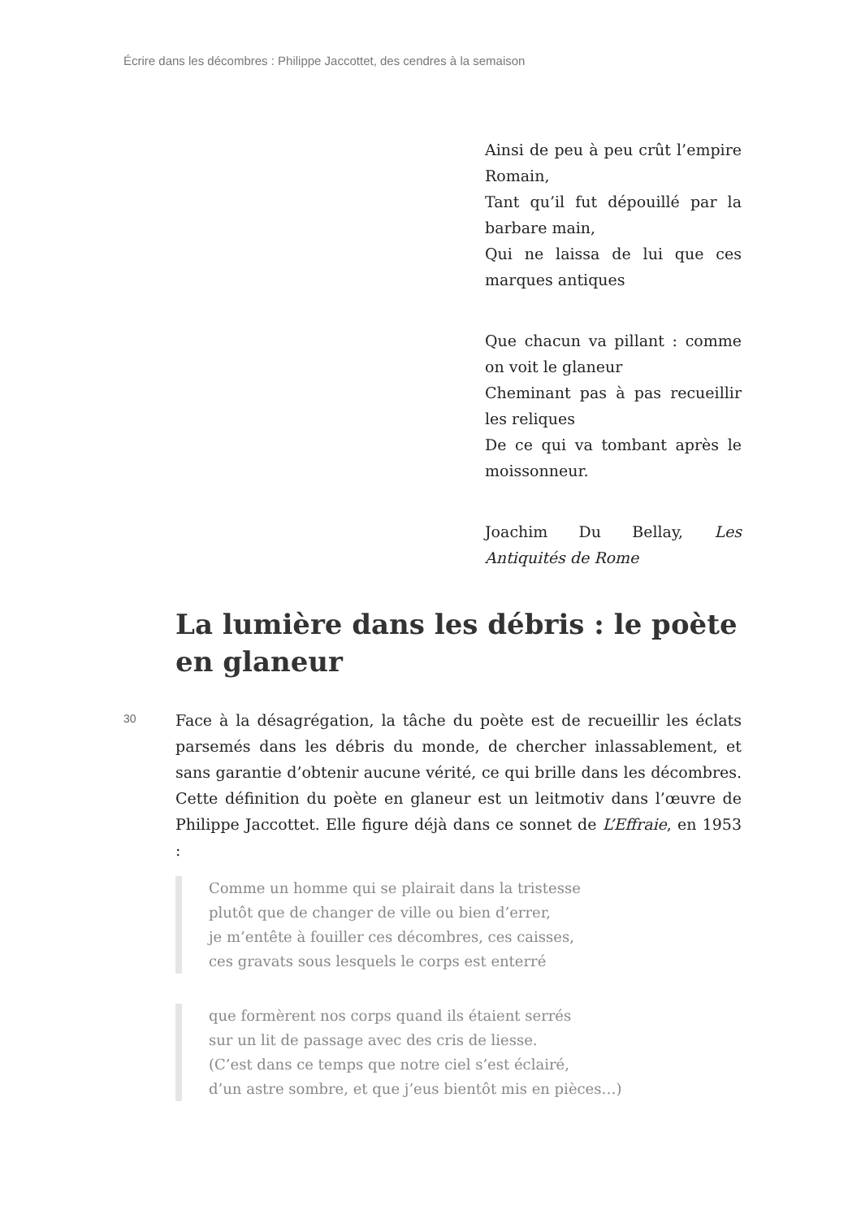Écrire dans les décombres : Philippe Jaccottet, des cendres à la semaison
Ainsi de peu à peu crût l’empire Romain,
Tant qu’il fut dépouillé par la barbare main,
Qui ne laissa de lui que ces marques antiques
Que chacun va pillant : comme on voit le glaneur
Cheminant pas à pas recueillir les reliques
De ce qui va tombant après le moissonneur.
Joachim Du Bellay, Les Antiquités de Rome
La lumière dans les débris : le poète en glaneur
30
Face à la désagrégation, la tâche du poète est de recueillir les éclats parsemés dans les débris du monde, de chercher inlassablement, et sans garantie d’obtenir aucune vérité, ce qui brille dans les décombres. Cette définition du poète en glaneur est un leitmotiv dans l’œuvre de Philippe Jaccottet. Elle figure déjà dans ce sonnet de L’Effraie, en 1953 :
Comme un homme qui se plairait dans la tristesse
plutôt que de changer de ville ou bien d’errer,
je m’entête à fouiller ces décombres, ces caisses,
ces gravats sous lesquels le corps est enterré
que formèrent nos corps quand ils étaient serrés
sur un lit de passage avec des cris de liesse.
(C’est dans ce temps que notre ciel s’est éclairé,
d’un astre sombre, et que j’eus bientôt mis en pièces…)